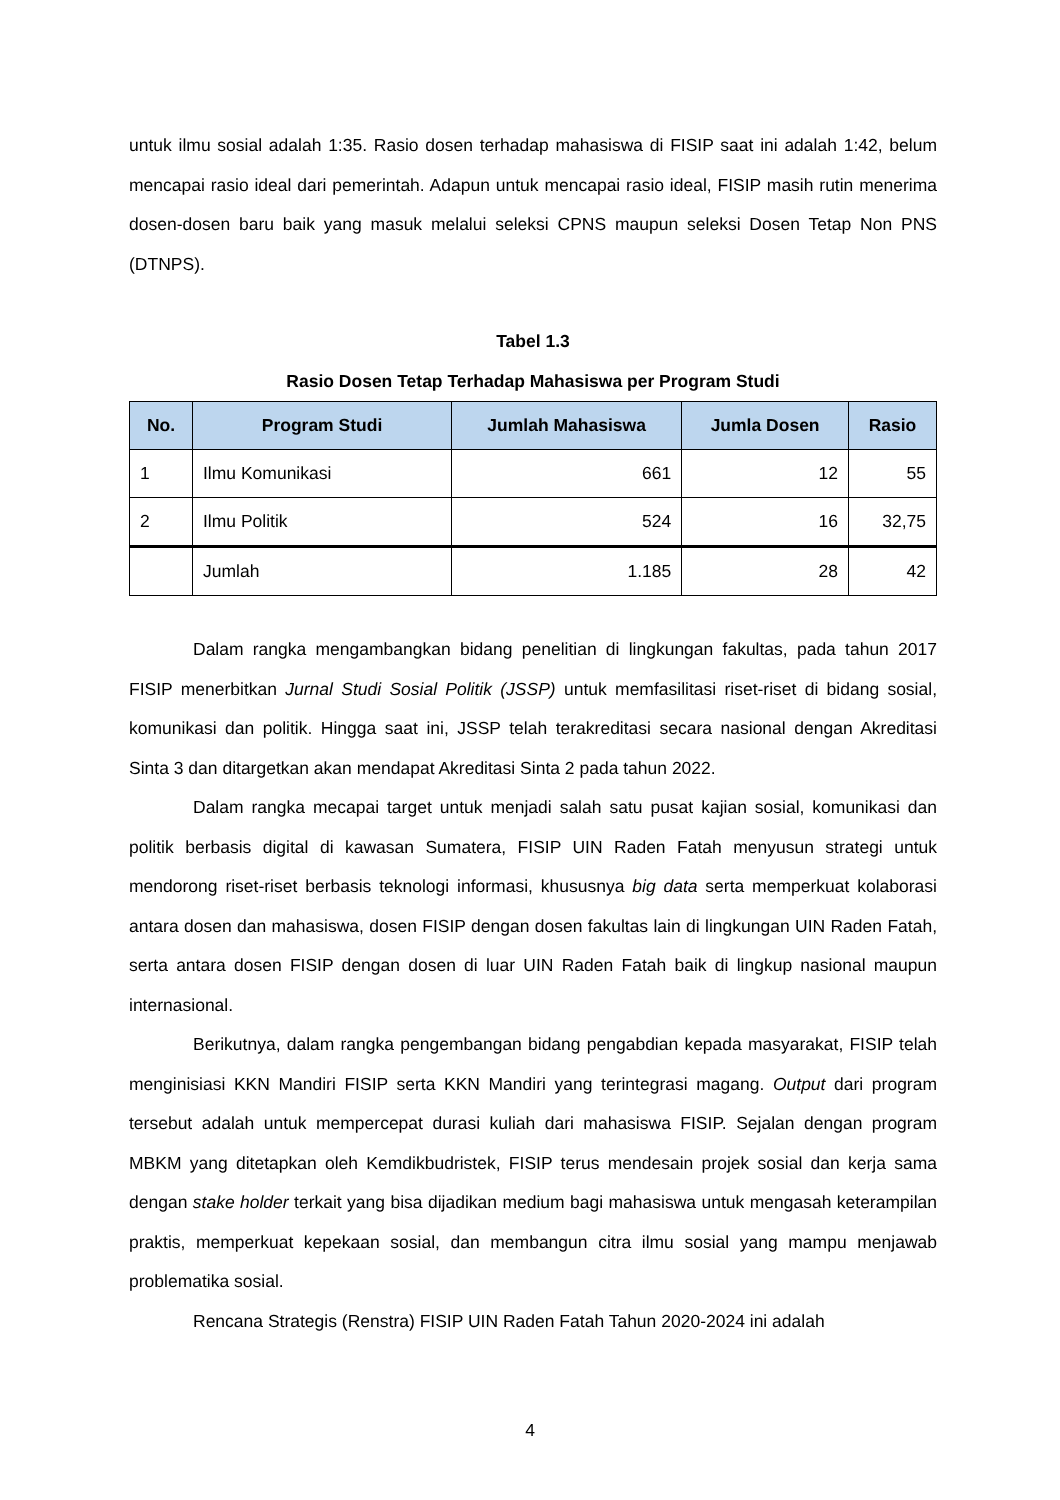untuk ilmu sosial adalah 1:35. Rasio dosen terhadap mahasiswa di FISIP saat ini adalah 1:42, belum mencapai rasio ideal dari pemerintah. Adapun untuk mencapai rasio ideal, FISIP masih rutin menerima dosen-dosen baru baik yang masuk melalui seleksi CPNS maupun seleksi Dosen Tetap Non PNS (DTNPS).
Tabel 1.3
Rasio Dosen Tetap Terhadap Mahasiswa per Program Studi
| No. | Program Studi | Jumlah Mahasiswa | Jumla Dosen | Rasio |
| --- | --- | --- | --- | --- |
| 1 | Ilmu Komunikasi | 661 | 12 | 55 |
| 2 | Ilmu Politik | 524 | 16 | 32,75 |
| | Jumlah | 1.185 | 28 | 42 |
Dalam rangka mengambangkan bidang penelitian di lingkungan fakultas, pada tahun 2017 FISIP menerbitkan Jurnal Studi Sosial Politik (JSSP) untuk memfasilitasi riset-riset di bidang sosial, komunikasi dan politik. Hingga saat ini, JSSP telah terakreditasi secara nasional dengan Akreditasi Sinta 3 dan ditargetkan akan mendapat Akreditasi Sinta 2 pada tahun 2022.
Dalam rangka mecapai target untuk menjadi salah satu pusat kajian sosial, komunikasi dan politik berbasis digital di kawasan Sumatera, FISIP UIN Raden Fatah menyusun strategi untuk mendorong riset-riset berbasis teknologi informasi, khususnya big data serta memperkuat kolaborasi antara dosen dan mahasiswa, dosen FISIP dengan dosen fakultas lain di lingkungan UIN Raden Fatah, serta antara dosen FISIP dengan dosen di luar UIN Raden Fatah baik di lingkup nasional maupun internasional.
Berikutnya, dalam rangka pengembangan bidang pengabdian kepada masyarakat, FISIP telah menginisiasi KKN Mandiri FISIP serta KKN Mandiri yang terintegrasi magang. Output dari program tersebut adalah untuk mempercepat durasi kuliah dari mahasiswa FISIP. Sejalan dengan program MBKM yang ditetapkan oleh Kemdikbudristek, FISIP terus mendesain projek sosial dan kerja sama dengan stake holder terkait yang bisa dijadikan medium bagi mahasiswa untuk mengasah keterampilan praktis, memperkuat kepekaan sosial, dan membangun citra ilmu sosial yang mampu menjawab problematika sosial.
Rencana Strategis (Renstra) FISIP UIN Raden Fatah Tahun 2020-2024 ini adalah
4